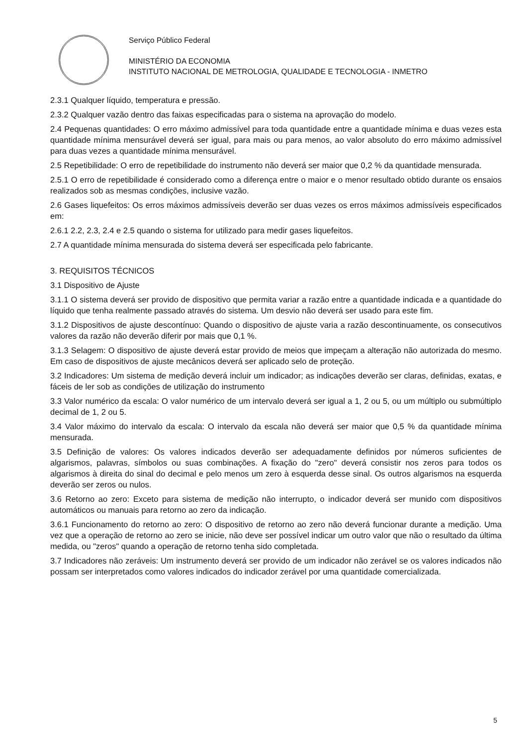Serviço Público Federal
MINISTÉRIO DA ECONOMIA
INSTITUTO NACIONAL DE METROLOGIA, QUALIDADE E TECNOLOGIA - INMETRO
2.3.1 Qualquer líquido, temperatura e pressão.
2.3.2 Qualquer vazão dentro das faixas especificadas para o sistema na aprovação do modelo.
2.4 Pequenas quantidades: O erro máximo admissível para toda quantidade entre a quantidade mínima e duas vezes esta quantidade mínima mensurável deverá ser igual, para mais ou para menos, ao valor absoluto do erro máximo admissível para duas vezes a quantidade mínima mensurável.
2.5 Repetibilidade: O erro de repetibilidade do instrumento não deverá ser maior que 0,2 % da quantidade mensurada.
2.5.1 O erro de repetibilidade é considerado como a diferença entre o maior e o menor resultado obtido durante os ensaios realizados sob as mesmas condições, inclusive vazão.
2.6 Gases liquefeitos: Os erros máximos admissíveis deverão ser duas vezes os erros máximos admissíveis especificados em:
2.6.1 2.2, 2.3, 2.4 e 2.5 quando o sistema for utilizado para medir gases liquefeitos.
2.7 A quantidade mínima mensurada do sistema deverá ser especificada pelo fabricante.
3. REQUISITOS TÉCNICOS
3.1 Dispositivo de Ajuste
3.1.1 O sistema deverá ser provido de dispositivo que permita variar a razão entre a quantidade indicada e a quantidade do líquido que tenha realmente passado através do sistema. Um desvio não deverá ser usado para este fim.
3.1.2 Dispositivos de ajuste descontínuo: Quando o dispositivo de ajuste varia a razão descontinuamente, os consecutivos valores da razão não deverão diferir por mais que 0,1 %.
3.1.3 Selagem: O dispositivo de ajuste deverá estar provido de meios que impeçam a alteração não autorizada do mesmo. Em caso de dispositivos de ajuste mecânicos deverá ser aplicado selo de proteção.
3.2 Indicadores: Um sistema de medição deverá incluir um indicador; as indicações deverão ser claras, definidas, exatas, e fáceis de ler sob as condições de utilização do instrumento
3.3 Valor numérico da escala: O valor numérico de um intervalo deverá ser igual a 1, 2 ou 5, ou um múltiplo ou submúltiplo decimal de 1, 2 ou 5.
3.4 Valor máximo do intervalo da escala: O intervalo da escala não deverá ser maior que 0,5 % da quantidade mínima mensurada.
3.5 Definição de valores: Os valores indicados deverão ser adequadamente definidos por números suficientes de algarismos, palavras, símbolos ou suas combinações. A fixação do "zero" deverá consistir nos zeros para todos os algarismos à direita do sinal do decimal e pelo menos um zero à esquerda desse sinal. Os outros algarismos na esquerda deverão ser zeros ou nulos.
3.6 Retorno ao zero: Exceto para sistema de medição não interrupto, o indicador deverá ser munido com dispositivos automáticos ou manuais para retorno ao zero da indicação.
3.6.1 Funcionamento do retorno ao zero: O dispositivo de retorno ao zero não deverá funcionar durante a medição. Uma vez que a operação de retorno ao zero se inicie, não deve ser possível indicar um outro valor que não o resultado da última medida, ou "zeros" quando a operação de retorno tenha sido completada.
3.7 Indicadores não zeráveis: Um instrumento deverá ser provido de um indicador não zerável se os valores indicados não possam ser interpretados como valores indicados do indicador zerável por uma quantidade comercializada.
5